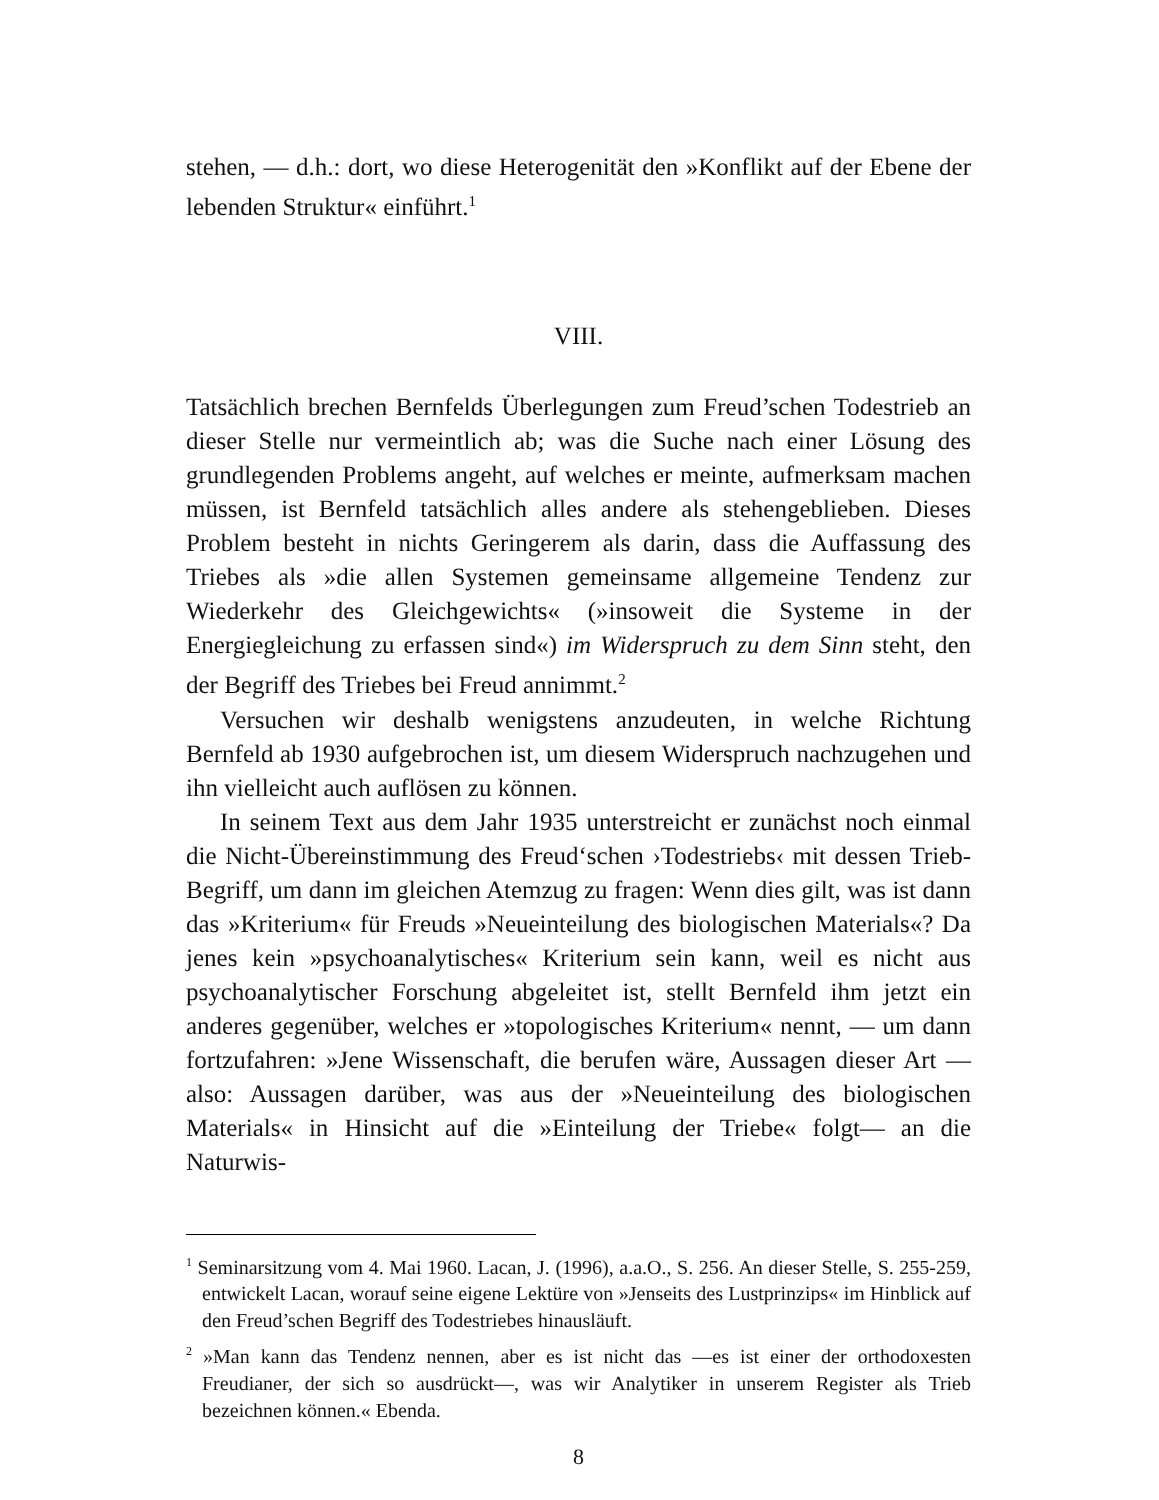stehen, — d.h.: dort, wo diese Heterogenität den »Konflikt auf der Ebene der lebenden Struktur« einführt.<sup>1</sup>
VIII.
Tatsächlich brechen Bernfelds Überlegungen zum Freud’schen Todestrieb an dieser Stelle nur vermeintlich ab; was die Suche nach einer Lösung des grundlegenden Problems angeht, auf welches er meinte, aufmerksam machen müssen, ist Bernfeld tatsächlich alles andere als stehengeblieben. Dieses Problem besteht in nichts Geringerem als darin, dass die Auffassung des Triebes als »die allen Systemen gemeinsame allgemeine Tendenz zur Wiederkehr des Gleichgewichts« (»insoweit die Systeme in der Energiegleichung zu erfassen sind«) im Widerspruch zu dem Sinn steht, den der Begriff des Triebes bei Freud annimmt.<sup>2</sup>
Versuchen wir deshalb wenigstens anzudeuten, in welche Richtung Bernfeld ab 1930 aufgebrochen ist, um diesem Widerspruch nachzugehen und ihn vielleicht auch auflösen zu können.
In seinem Text aus dem Jahr 1935 unterstreicht er zunächst noch einmal die Nicht-Übereinstimmung des Freud‘schen ›Todestriebs‹ mit dessen Trieb-Begriff, um dann im gleichen Atemzug zu fragen: Wenn dies gilt, was ist dann das »Kriterium« für Freuds »Neueinteilung des biologischen Materials«? Da jenes kein »psychoanalytisches« Kriterium sein kann, weil es nicht aus psychoanalytischer Forschung abgeleitet ist, stellt Bernfeld ihm jetzt ein anderes gegenüber, welches er »topologisches Kriterium« nennt, — um dann fortzufahren: »Jene Wissenschaft, die berufen wäre, Aussagen dieser Art — also: Aussagen darüber, was aus der »Neueinteilung des biologischen Materials« in Hinsicht auf die »Einteilung der Triebe« folgt— an die Naturwis-
<sup>1</sup> Seminarsitzung vom 4. Mai 1960. Lacan, J. (1996), a.a.O., S. 256. An dieser Stelle, S. 255-259, entwickelt Lacan, worauf seine eigene Lektüre von »Jenseits des Lustprinzips« im Hinblick auf den Freud’schen Begriff des Todestriebes hinausläuft.
<sup>2</sup> »Man kann das Tendenz nennen, aber es ist nicht das —es ist einer der orthodoxesten Freudianer, der sich so ausdrückt—, was wir Analytiker in unserem Register als Trieb bezeichnen können.« Ebenda.
8